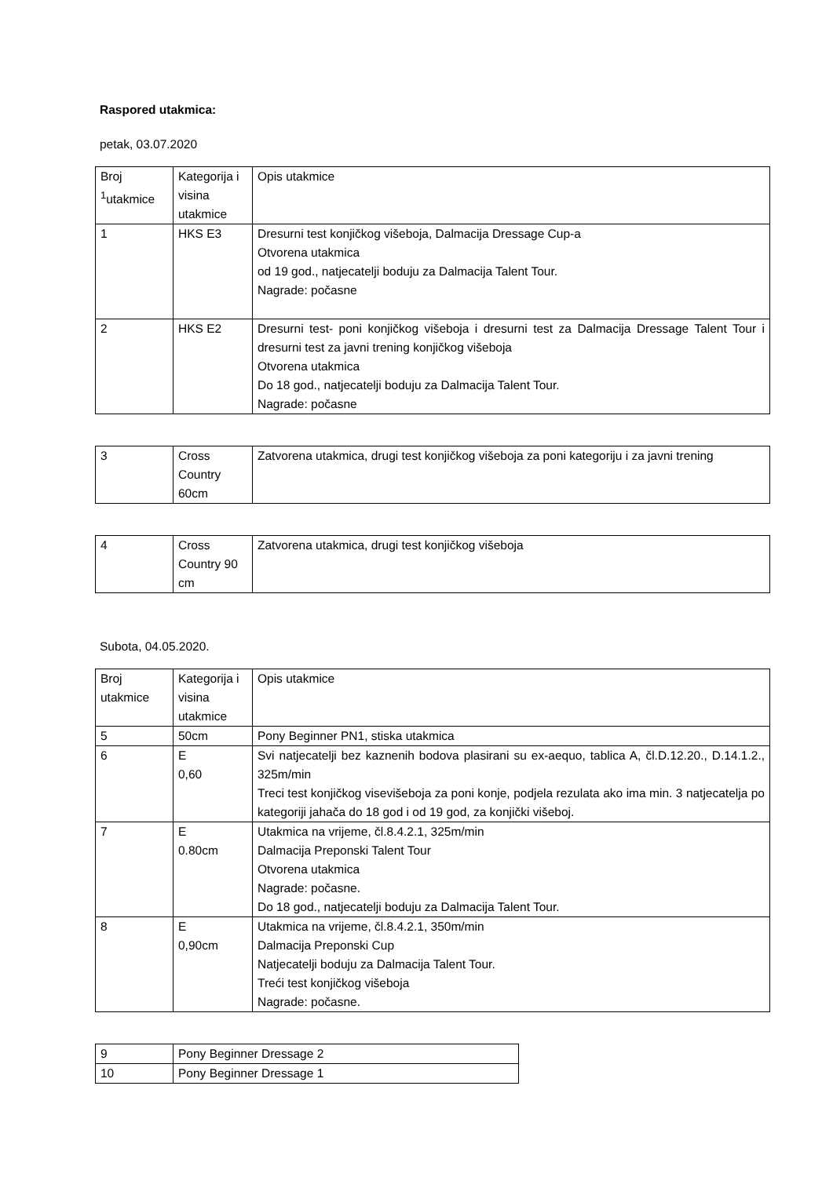Raspored utakmica:
petak, 03.07.2020
| Broj <sup>1</sup>utakmice | Kategorija i visina utakmice | Opis utakmice |
| 1 | HKS E3 | Dresurni test konjičkog višeboja, Dalmacija Dressage Cup-a Otvorena utakmica od 19 god., natjecatelji boduju za Dalmacija Talent Tour. Nagrade: počasne |
| 2 | HKS E2 | Dresurni test- poni konjičkog višeboja i dresurni test za Dalmacija Dressage Talent Tour i dresurni test za javni trening konjičkog višeboja Otvorena utakmica Do 18 god., natjecatelji boduju za Dalmacija Talent Tour. Nagrade: počasne |
| 3 | Cross Country 60cm | Zatvorena utakmica, drugi test konjičkog višeboja za poni kategoriju i za javni trening |
| 4 | Cross Country 90 cm | Zatvorena utakmica, drugi test konjičkog višeboja |
Subota, 04.05.2020.
| Broj utakmice | Kategorija i visina utakmice | Opis utakmice |
| 5 | 50cm | Pony Beginner PN1, stiska utakmica |
| 6 | E 0,60 | Svi natjecatelji bez kaznenih bodova plasirani su ex-aequo, tablica A, čl.D.12.20., D.14.1.2., 325m/min Treci test konjičkog visevišeboja za poni konje, podjela rezulata ako ima min. 3 natjecatelja po kategoriji jahača do 18 god i od 19 god, za konjički višeboj. |
| 7 | E 0.80cm | Utakmica na vrijeme, čl.8.4.2.1, 325m/min Dalmacija Preponski Talent Tour Otvorena utakmica Nagrade: počasne. Do 18 god., natjecatelji boduju za Dalmacija Talent Tour. |
| 8 | E 0,90cm | Utakmica na vrijeme, čl.8.4.2.1, 350m/min Dalmacija Preponski Cup Natjecatelji boduju za Dalmacija Talent Tour. Treći test konjičkog višeboja Nagrade: počasne. |
| 9 | Pony Beginner Dressage 2 |
| 10 | Pony Beginner Dressage 1 |